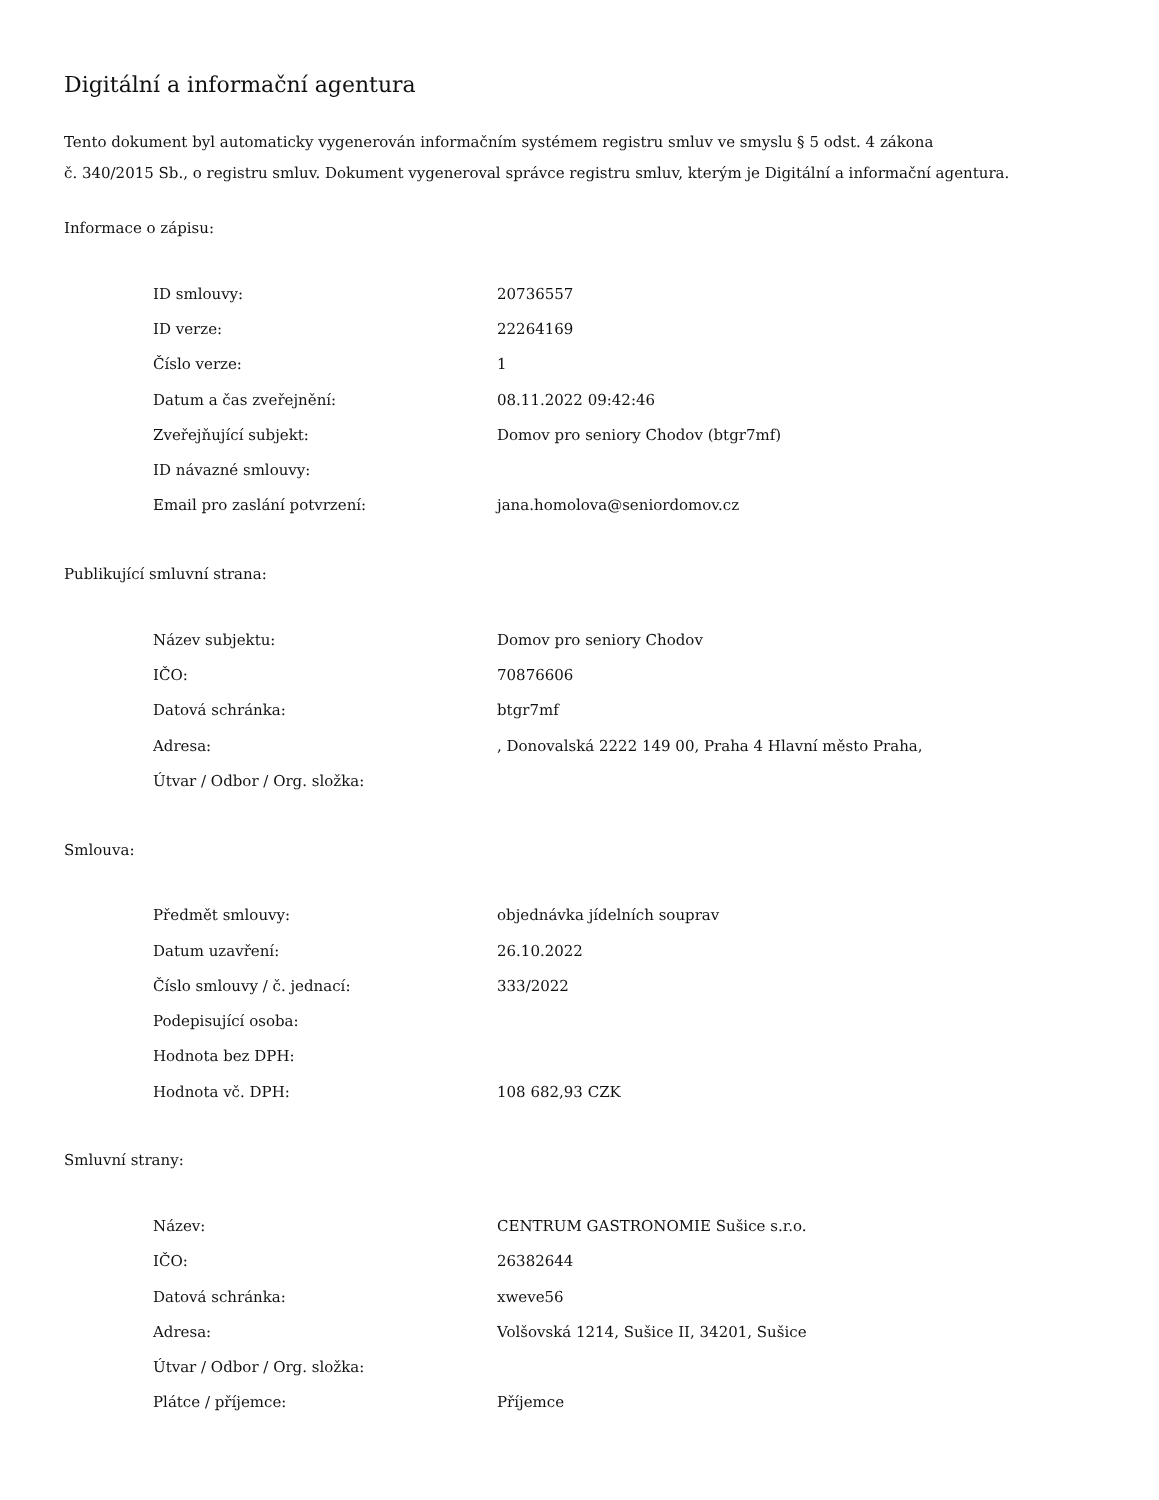Digitální a informační agentura
Tento dokument byl automaticky vygenerován informačním systémem registru smluv ve smyslu § 5 odst. 4 zákona
č. 340/2015 Sb., o registru smluv. Dokument vygeneroval správce registru smluv, kterým je Digitální a informační agentura.
Informace o zápisu:
| ID smlouvy: | 20736557 |
| ID verze: | 22264169 |
| Číslo verze: | 1 |
| Datum a čas zveřejnění: | 08.11.2022 09:42:46 |
| Zveřejňující subjekt: | Domov pro seniory Chodov (btgr7mf) |
| ID návazné smlouvy: | |
| Email pro zaslání potvrzení: | jana.homolova@seniordomov.cz |
Publikující smluvní strana:
| Název subjektu: | Domov pro seniory Chodov |
| IČO: | 70876606 |
| Datová schránka: | btgr7mf |
| Adresa: | , Donovalská 2222 149 00, Praha 4 Hlavní město Praha, |
| Útvar / Odbor / Org. složka: | |
Smlouva:
| Předmět smlouvy: | objednávka jídelních souprav |
| Datum uzavření: | 26.10.2022 |
| Číslo smlouvy / č. jednací: | 333/2022 |
| Podepisující osoba: | |
| Hodnota bez DPH: | |
| Hodnota vč. DPH: | 108 682,93 CZK |
Smluvní strany:
| Název: | CENTRUM GASTRONOMIE Sušice s.r.o. |
| IČO: | 26382644 |
| Datová schránka: | xweve56 |
| Adresa: | Volšovská 1214, Sušice II, 34201, Sušice |
| Útvar / Odbor / Org. složka: | |
| Plátce / příjemce: | Příjemce |